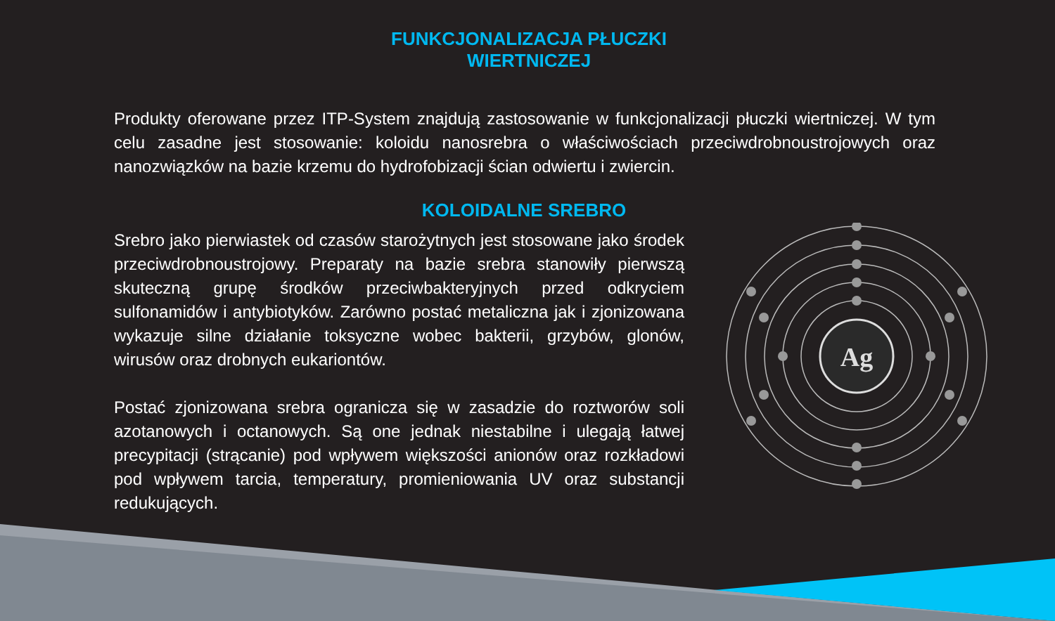FUNKCJONALIZACJA PŁUCZKI WIERTNICZEJ
Produkty oferowane przez ITP-System znajdują zastosowanie w funkcjonalizacji płuczki wiertniczej. W tym celu zasadne jest stosowanie: koloidu nanosrebra o właściwościach przeciwdrobnoustrojowych oraz nanozwiązków na bazie krzemu do hydrofobizacji ścian odwiertu i zwiercin.
KOLOIDALNE SREBRO
Srebro jako pierwiastek od czasów starożytnych jest stosowane jako środek przeciwdrobnoustrojowy. Preparaty na bazie srebra stanowiły pierwszą skuteczną grupę środków przeciwbakteryjnych przed odkryciem sulfonamidów i antybiotyków. Zarówno postać metaliczna jak i zjonizowana wykazuje silne działanie toksyczne wobec bakterii, grzybów, glonów, wirusów oraz drobnych eukariontów.
Postać zjonizowana srebra ogranicza się w zasadzie do roztworów soli azotanowych i octanowych. Są one jednak niestabilne i ulegają łatwej precypitacji (strącanie) pod wpływem większości anionów oraz rozkładowi pod wpływem tarcia, temperatury, promieniowania UV oraz substancji redukujących.
Ag